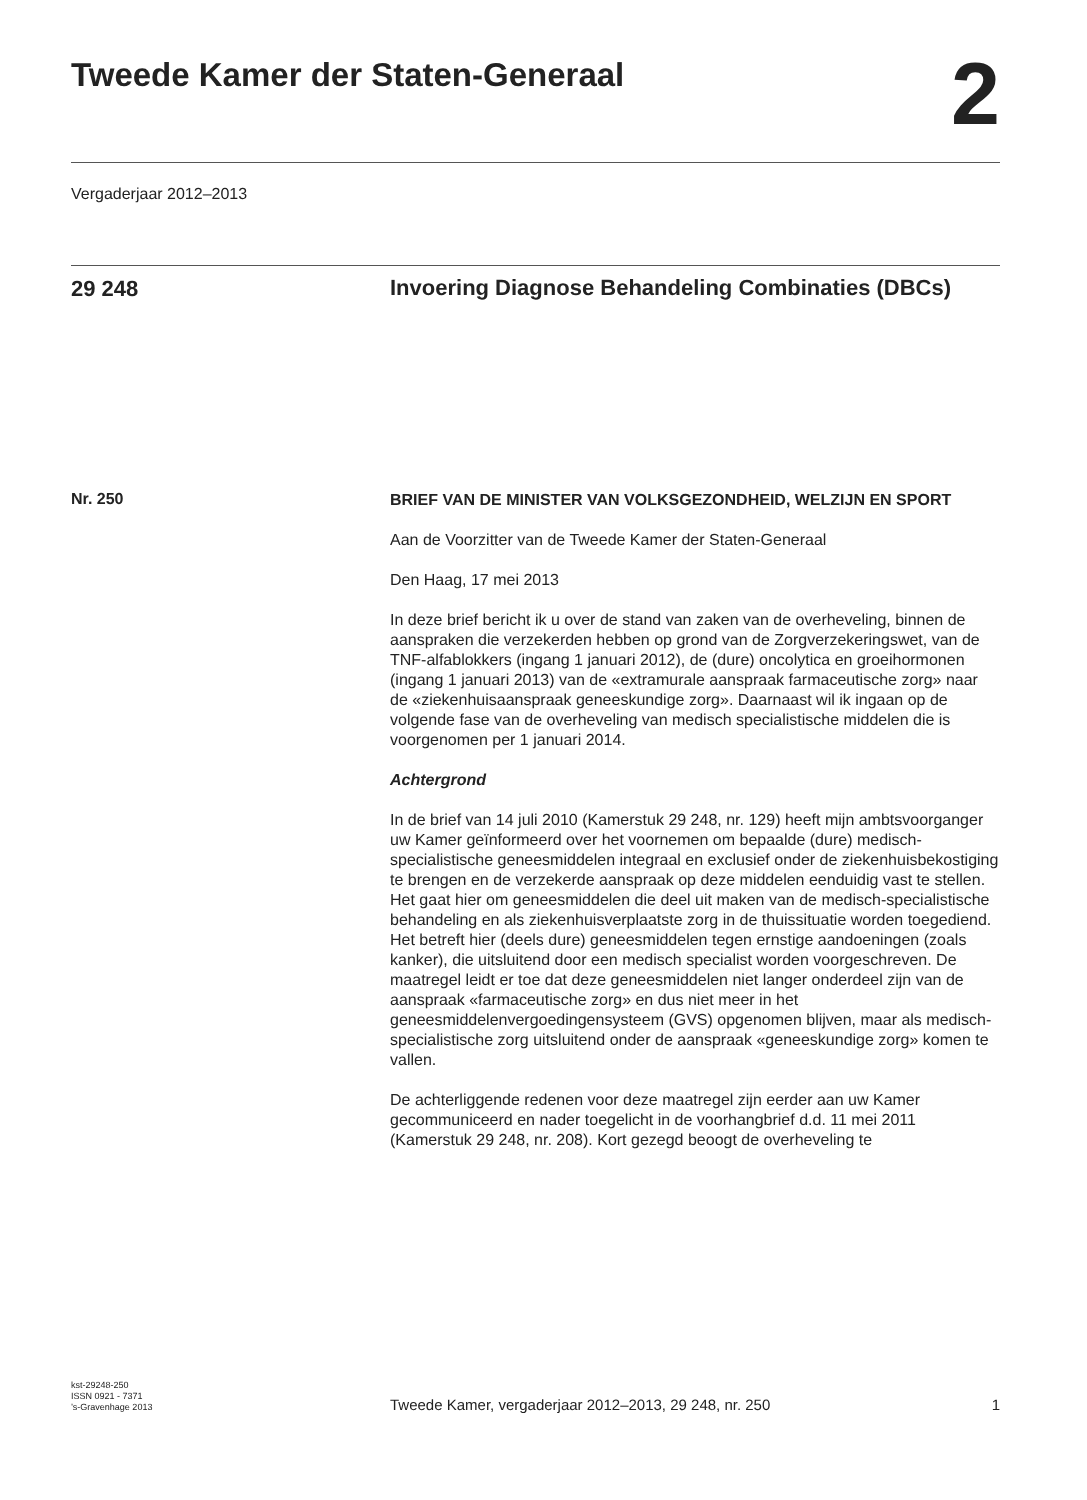Tweede Kamer der Staten-Generaal
2
Vergaderjaar 2012–2013
29 248
Invoering Diagnose Behandeling Combinaties (DBCs)
Nr. 250
BRIEF VAN DE MINISTER VAN VOLKSGEZONDHEID, WELZIJN EN SPORT
Aan de Voorzitter van de Tweede Kamer der Staten-Generaal
Den Haag, 17 mei 2013
In deze brief bericht ik u over de stand van zaken van de overheveling, binnen de aanspraken die verzekerden hebben op grond van de Zorgverzekeringswet, van de TNF-alfablokkers (ingang 1 januari 2012), de (dure) oncolytica en groeihormonen (ingang 1 januari 2013) van de «extramurale aanspraak farmaceutische zorg» naar de «ziekenhuisaanspraak geneeskundige zorg». Daarnaast wil ik ingaan op de volgende fase van de overheveling van medisch specialistische middelen die is voorgenomen per 1 januari 2014.
Achtergrond
In de brief van 14 juli 2010 (Kamerstuk 29 248, nr. 129) heeft mijn ambtsvoorganger uw Kamer geïnformeerd over het voornemen om bepaalde (dure) medisch-specialistische geneesmiddelen integraal en exclusief onder de ziekenhuisbekostiging te brengen en de verzekerde aanspraak op deze middelen eenduidig vast te stellen.
Het gaat hier om geneesmiddelen die deel uit maken van de medisch-specialistische behandeling en als ziekenhuisverplaatste zorg in de thuissituatie worden toegediend. Het betreft hier (deels dure) geneesmiddelen tegen ernstige aandoeningen (zoals kanker), die uitsluitend door een medisch specialist worden voorgeschreven. De maatregel leidt er toe dat deze geneesmiddelen niet langer onderdeel zijn van de aanspraak «farmaceutische zorg» en dus niet meer in het geneesmiddelenvergoedingensysteem (GVS) opgenomen blijven, maar als medisch-specialistische zorg uitsluitend onder de aanspraak «geneeskundige zorg» komen te vallen.
De achterliggende redenen voor deze maatregel zijn eerder aan uw Kamer gecommuniceerd en nader toegelicht in de voorhangbrief d.d. 11 mei 2011 (Kamerstuk 29 248, nr. 208). Kort gezegd beoogt de overheveling te
kst-29248-250
ISSN 0921 - 7371
’s-Gravenhage 2013
Tweede Kamer, vergaderjaar 2012–2013, 29 248, nr. 250
1